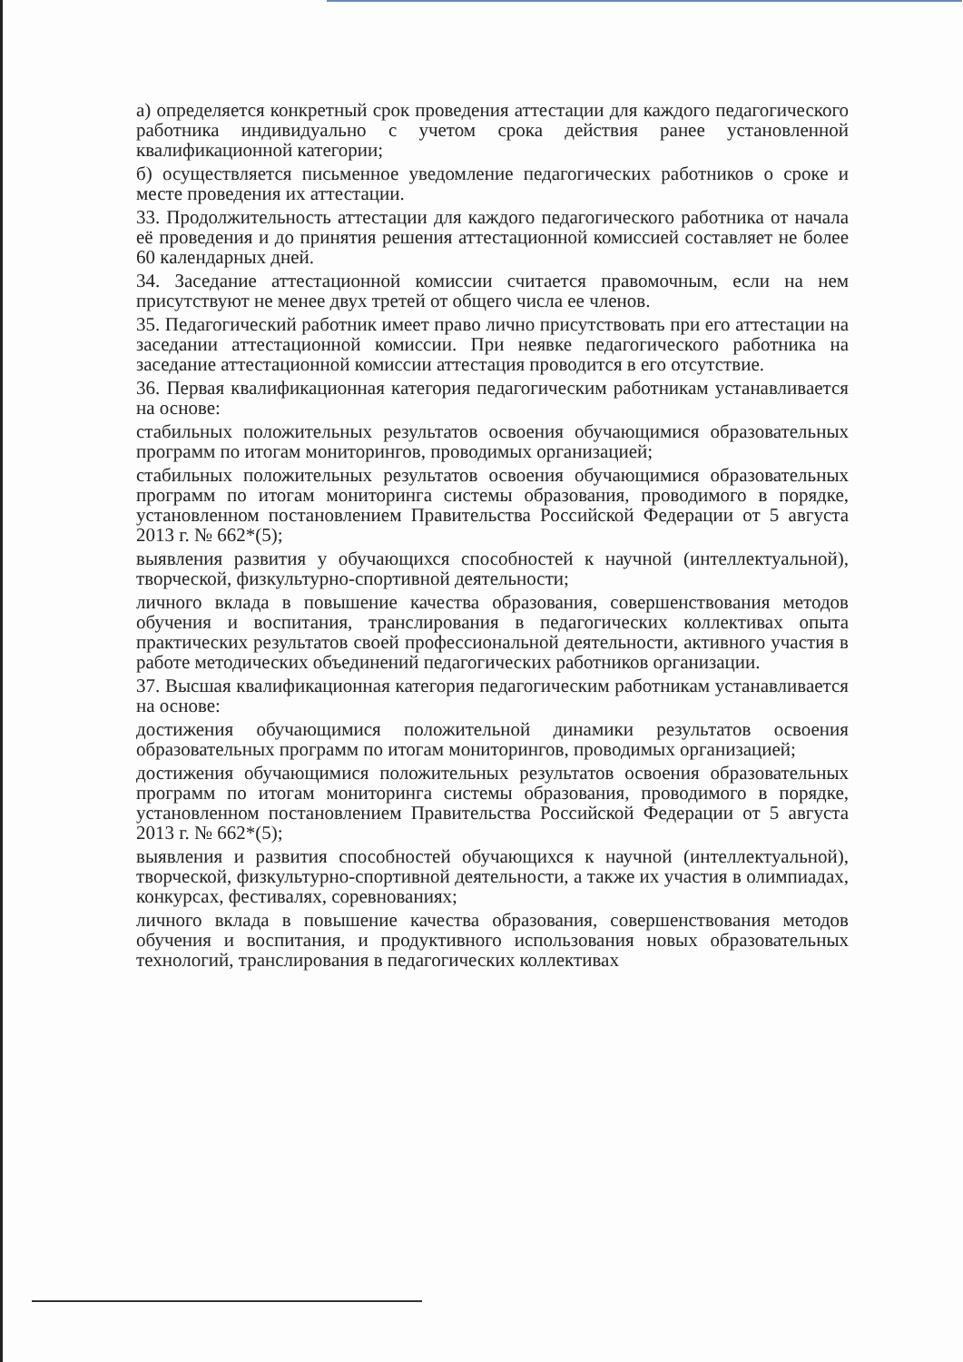а) определяется конкретный срок проведения аттестации для каждого педагогического работника индивидуально с учетом срока действия ранее установленной квалификационной категории;
б) осуществляется письменное уведомление педагогических работников о сроке и месте проведения их аттестации.
33. Продолжительность аттестации для каждого педагогического работника от начала её проведения и до принятия решения аттестационной комиссией составляет не более 60 календарных дней.
34. Заседание аттестационной комиссии считается правомочным, если на нем присутствуют не менее двух третей от общего числа ее членов.
35. Педагогический работник имеет право лично присутствовать при его аттестации на заседании аттестационной комиссии. При неявке педагогического работника на заседание аттестационной комиссии аттестация проводится в его отсутствие.
36. Первая квалификационная категория педагогическим работникам устанавливается на основе:
стабильных положительных результатов освоения обучающимися образовательных программ по итогам мониторингов, проводимых организацией;
стабильных положительных результатов освоения обучающимися образовательных программ по итогам мониторинга системы образования, проводимого в порядке, установленном постановлением Правительства Российской Федерации от 5 августа 2013 г. № 662*(5);
выявления развития у обучающихся способностей к научной (интеллектуальной), творческой, физкультурно-спортивной деятельности;
личного вклада в повышение качества образования, совершенствования методов обучения и воспитания, транслирования в педагогических коллективах опыта практических результатов своей профессиональной деятельности, активного участия в работе методических объединений педагогических работников организации.
37. Высшая квалификационная категория педагогическим работникам устанавливается на основе:
достижения обучающимися положительной динамики результатов освоения образовательных программ по итогам мониторингов, проводимых организацией;
достижения обучающимися положительных результатов освоения образовательных программ по итогам мониторинга системы образования, проводимого в порядке, установленном постановлением Правительства Российской Федерации от 5 августа 2013 г. № 662*(5);
выявления и развития способностей обучающихся к научной (интеллектуальной), творческой, физкультурно-спортивной деятельности, а также их участия в олимпиадах, конкурсах, фестивалях, соревнованиях;
личного вклада в повышение качества образования, совершенствования методов обучения и воспитания, и продуктивного использования новых образовательных технологий, транслирования в педагогических коллективах